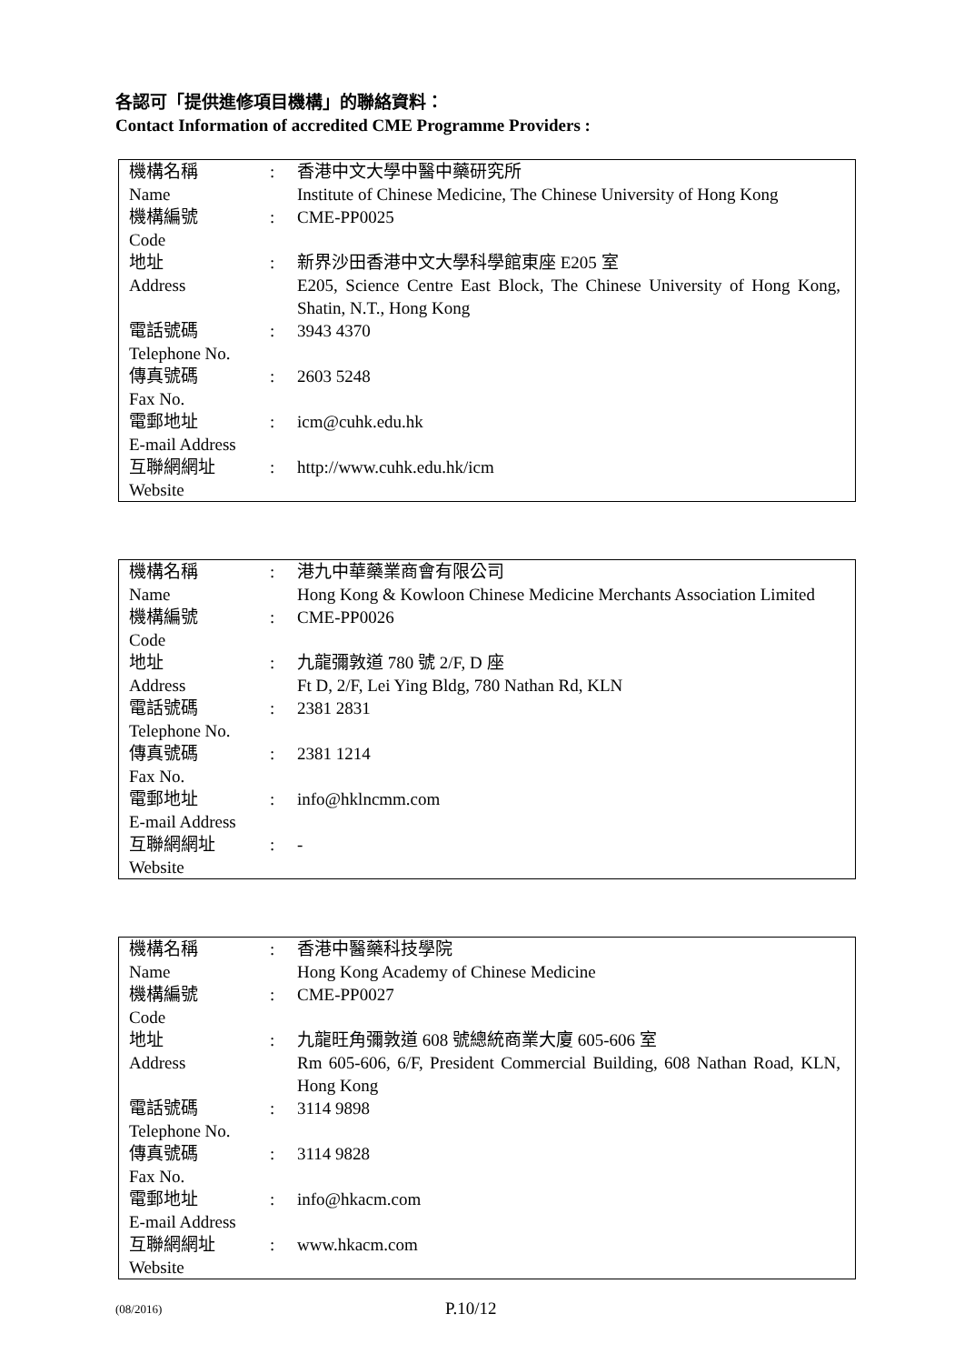各認可「提供進修項目機構」的聯絡資料：
Contact Information of accredited CME Programme Providers :
| 機構名稱 Name | : | 香港中文大學中醫中藥研究所 Institute of Chinese Medicine, The Chinese University of Hong Kong |
| 機構編號 Code | : | CME-PP0025 |
| 地址 Address | : | 新界沙田香港中文大學科學館東座 E205 室 E205, Science Centre East Block, The Chinese University of Hong Kong, Shatin, N.T., Hong Kong |
| 電話號碼 Telephone No. | : | 3943 4370 |
| 傳真號碼 Fax No. | : | 2603 5248 |
| 電郵地址 E-mail Address | : | icm@cuhk.edu.hk |
| 互聯網網址 Website | : | http://www.cuhk.edu.hk/icm |
| 機構名稱 Name | : | 港九中華藥業商會有限公司 Hong Kong & Kowloon Chinese Medicine Merchants Association Limited |
| 機構編號 Code | : | CME-PP0026 |
| 地址 Address | : | 九龍彌敦道 780 號 2/F, D 座 Ft D, 2/F, Lei Ying Bldg, 780 Nathan Rd, KLN |
| 電話號碼 Telephone No. | : | 2381 2831 |
| 傳真號碼 Fax No. | : | 2381 1214 |
| 電郵地址 E-mail Address | : | info@hklncmm.com |
| 互聯網網址 Website | : | - |
| 機構名稱 Name | : | 香港中醫藥科技學院 Hong Kong Academy of Chinese Medicine |
| 機構編號 Code | : | CME-PP0027 |
| 地址 Address | : | 九龍旺角彌敦道 608 號總統商業大廈 605-606 室 Rm 605-606, 6/F, President Commercial Building, 608 Nathan Road, KLN, Hong Kong |
| 電話號碼 Telephone No. | : | 3114 9898 |
| 傳真號碼 Fax No. | : | 3114 9828 |
| 電郵地址 E-mail Address | : | info@hkacm.com |
| 互聯網網址 Website | : | www.hkacm.com |
(08/2016) P.10/12